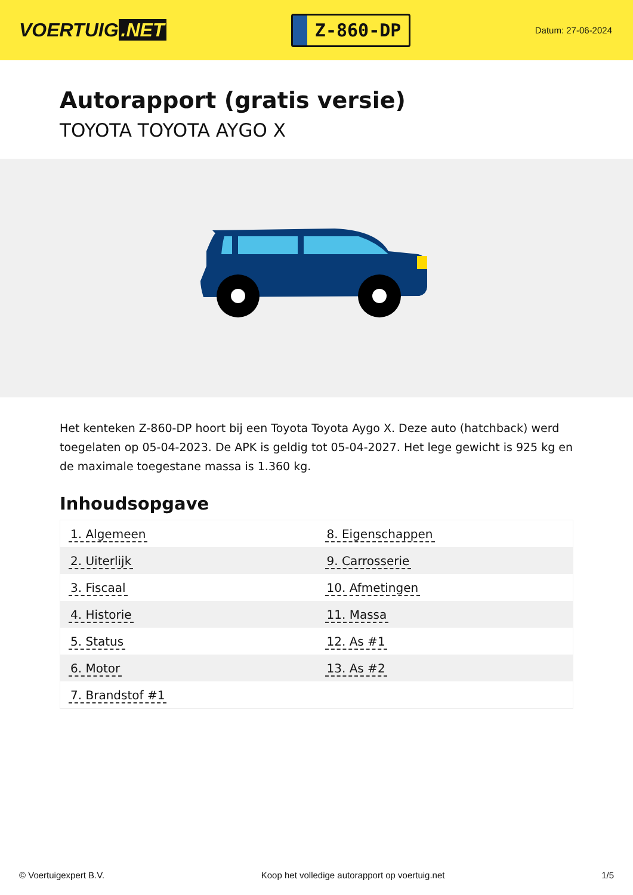VOERTUIG.NET
Z-860-DP
Datum: 27-06-2024
Autorapport (gratis versie)
TOYOTA TOYOTA AYGO X
Het kenteken Z-860-DP hoort bij een Toyota Toyota Aygo X. Deze auto (hatchback) werd toegelaten op 05-04-2023. De APK is geldig tot 05-04-2027. Het lege gewicht is 925 kg en de maximale toegestane massa is 1.360 kg.
Inhoudsopgave
| 1. Algemeen | 8. Eigenschappen |
| 2. Uiterlijk | 9. Carrosserie |
| 3. Fiscaal | 10. Afmetingen |
| 4. Historie | 11. Massa |
| 5. Status | 12. As #1 |
| 6. Motor | 13. As #2 |
| 7. Brandstof #1 | |
© Voertuigexpert B.V. Koop het volledige autorapport op voertuig.net 1/5